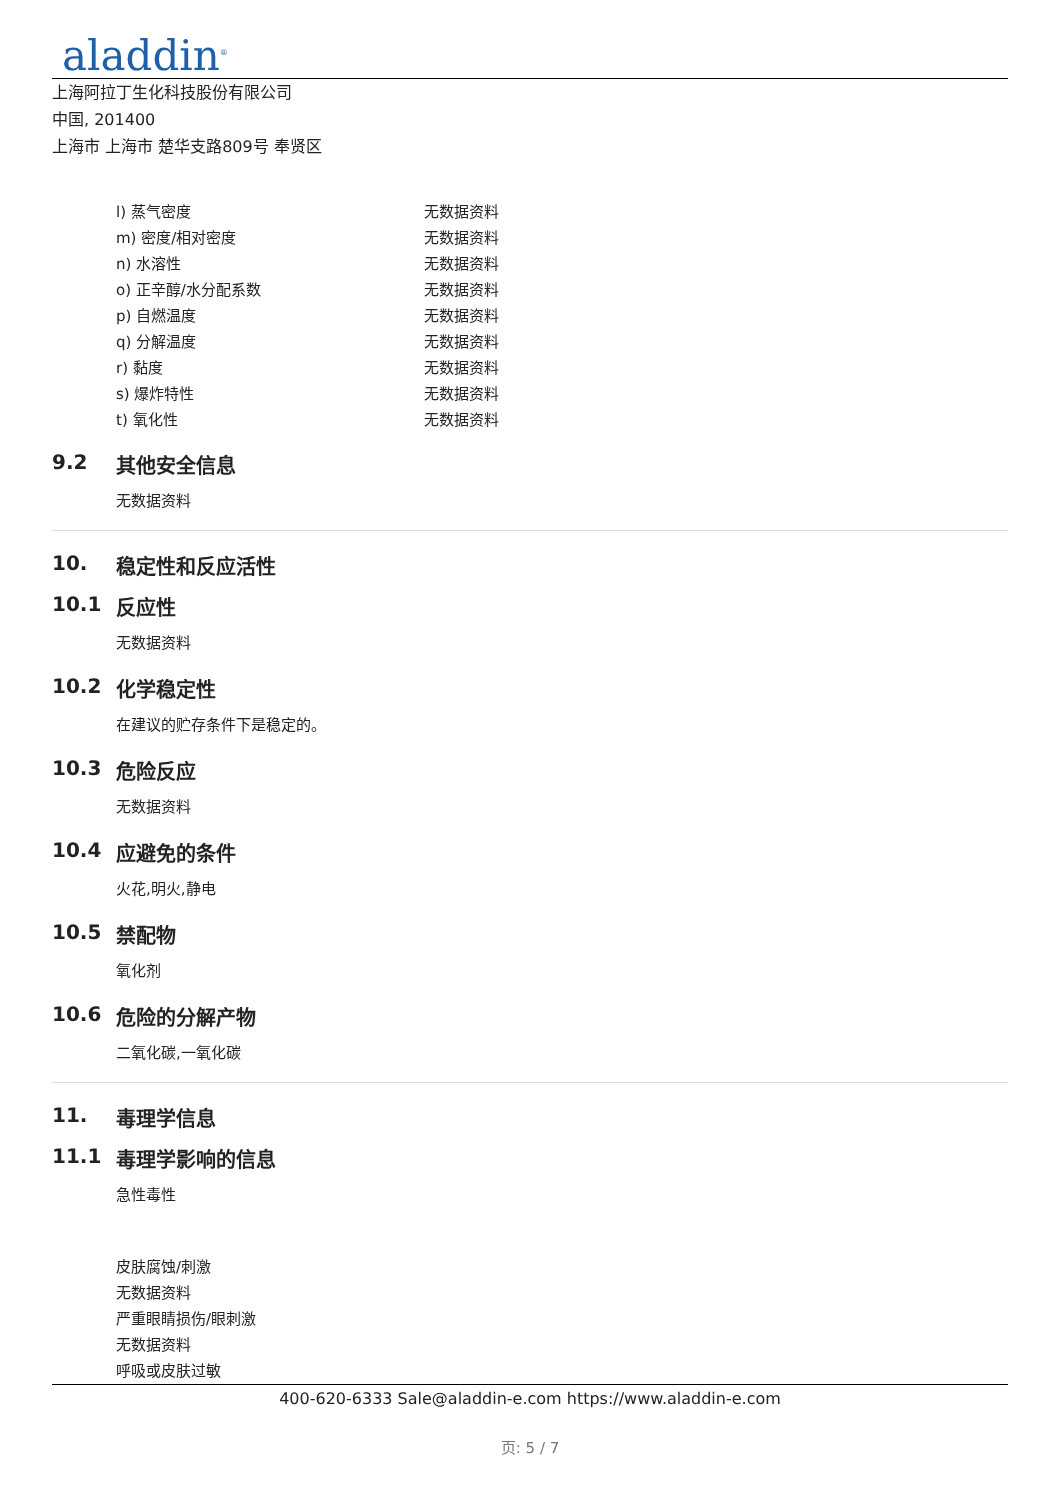aladdin<sup>®</sup>
上海阿拉丁生化科技股份有限公司
中国, 201400
上海市 上海市 楚华支路809号 奉贤区
| l) 蒸气密度 | 无数据资料 |
| m) 密度/相对密度 | 无数据资料 |
| n) 水溶性 | 无数据资料 |
| o) 正辛醇/水分配系数 | 无数据资料 |
| p) 自燃温度 | 无数据资料 |
| q) 分解温度 | 无数据资料 |
| r) 黏度 | 无数据资料 |
| s) 爆炸特性 | 无数据资料 |
| t) 氧化性 | 无数据资料 |
9.2 其他安全信息
无数据资料
10. 稳定性和反应活性
10.1 反应性
无数据资料
10.2 化学稳定性
在建议的贮存条件下是稳定的。
10.3 危险反应
无数据资料
10.4 应避免的条件
火花,明火,静电
10.5 禁配物
氧化剂
10.6 危险的分解产物
二氧化碳,一氧化碳
11. 毒理学信息
11.1 毒理学影响的信息
急性毒性
皮肤腐蚀/刺激
无数据资料
严重眼睛损伤/眼刺激
无数据资料
呼吸或皮肤过敏
400-620-6333 Sale@aladdin-e.com https://www.aladdin-e.com
页: 5 / 7